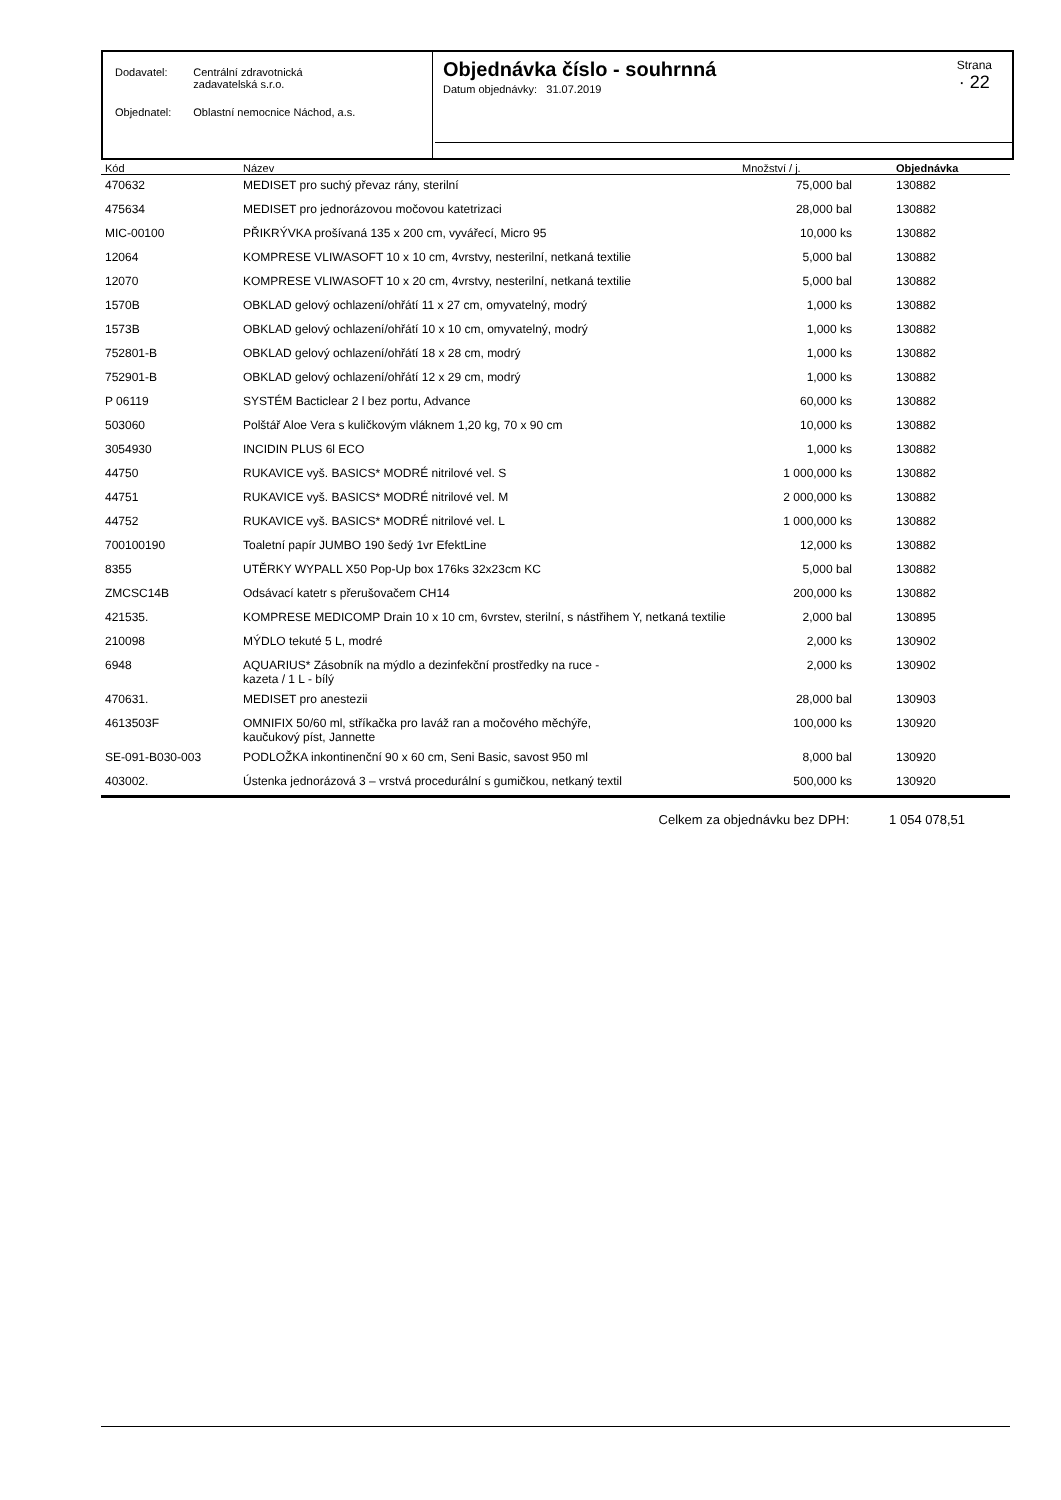| Dodavatel: | Centrální zdravotnická zadavatelská s.r.o. |
| Objednatel: | Oblastní nemocnice Náchod, a.s. |
Objednávka číslo - souhrnná
Datum objednávky: 31.07.2019
Strana
· 22
| Kód | Název | Množství / j. | Objednávka |
| --- | --- | --- | --- |
| 470632 | MEDISET pro suchý převaz rány, sterilní | 75,000 bal | 130882 |
| 475634 | MEDISET pro jednorázovou močovou katetrizaci | 28,000 bal | 130882 |
| MIC-00100 | PŘIKRÝVKA prošívaná 135 x 200 cm, vyvářecí, Micro 95 | 10,000 ks | 130882 |
| 12064 | KOMPRESE VLIWASOFT 10 x 10 cm, 4vrstvy, nesterilní, netkaná textilie | 5,000 bal | 130882 |
| 12070 | KOMPRESE VLIWASOFT 10 x 20 cm, 4vrstvy, nesterilní, netkaná textilie | 5,000 bal | 130882 |
| 1570B | OBKLAD gelový ochlazení/ohřátí 11 x 27 cm, omyvatelný, modrý | 1,000 ks | 130882 |
| 1573B | OBKLAD gelový ochlazení/ohřátí 10 x 10 cm, omyvatelný, modrý | 1,000 ks | 130882 |
| 752801-B | OBKLAD gelový ochlazení/ohřátí 18 x 28 cm, modrý | 1,000 ks | 130882 |
| 752901-B | OBKLAD gelový ochlazení/ohřátí 12 x 29 cm, modrý | 1,000 ks | 130882 |
| P 06119 | SYSTÉM Bacticlear 2 l bez portu, Advance | 60,000 ks | 130882 |
| 503060 | Polštář Aloe Vera s kuličkovým vláknem 1,20 kg, 70 x 90 cm | 10,000 ks | 130882 |
| 3054930 | INCIDIN PLUS 6l ECO | 1,000 ks | 130882 |
| 44750 | RUKAVICE vyš. BASICS* MODRÉ nitrilové vel. S | 1 000,000 ks | 130882 |
| 44751 | RUKAVICE vyš. BASICS* MODRÉ nitrilové vel. M | 2 000,000 ks | 130882 |
| 44752 | RUKAVICE vyš. BASICS* MODRÉ nitrilové vel. L | 1 000,000 ks | 130882 |
| 700100190 | Toaletní papír JUMBO 190 šedý 1vr EfektLine | 12,000 ks | 130882 |
| 8355 | UTĚRKY WYPALL X50 Pop-Up box 176ks 32x23cm KC | 5,000 bal | 130882 |
| ZMCSC14B | Odsávací katetr s přerušovačem CH14 | 200,000 ks | 130882 |
| 421535. | KOMPRESE MEDICOMP Drain 10 x 10 cm, 6vrstev, sterilní, s nástřihem Y, netkaná textilie | 2,000 bal | 130895 |
| 210098 | MÝDLO tekuté 5 L, modré | 2,000 ks | 130902 |
| 6948 | AQUARIUS* Zásobník na mýdlo a dezinfekční prostředky na ruce - kazeta / 1 L - bílý | 2,000 ks | 130902 |
| 470631. | MEDISET pro anestezii | 28,000 bal | 130903 |
| 4613503F | OMNIFIX 50/60 ml, stříkačka pro laváž ran a močového měchýře, kaučukový píst, Jannette | 100,000 ks | 130920 |
| SE-091-B030-003 | PODLOŽKA inkontinenční 90 x 60 cm, Seni Basic, savost 950 ml | 8,000 bal | 130920 |
| 403002. | Ústenka jednorázová 3 – vrstvá procedurální s gumičkou, netkaný textil | 500,000 ks | 130920 |
Celkem za objednávku bez DPH: 1 054 078,51